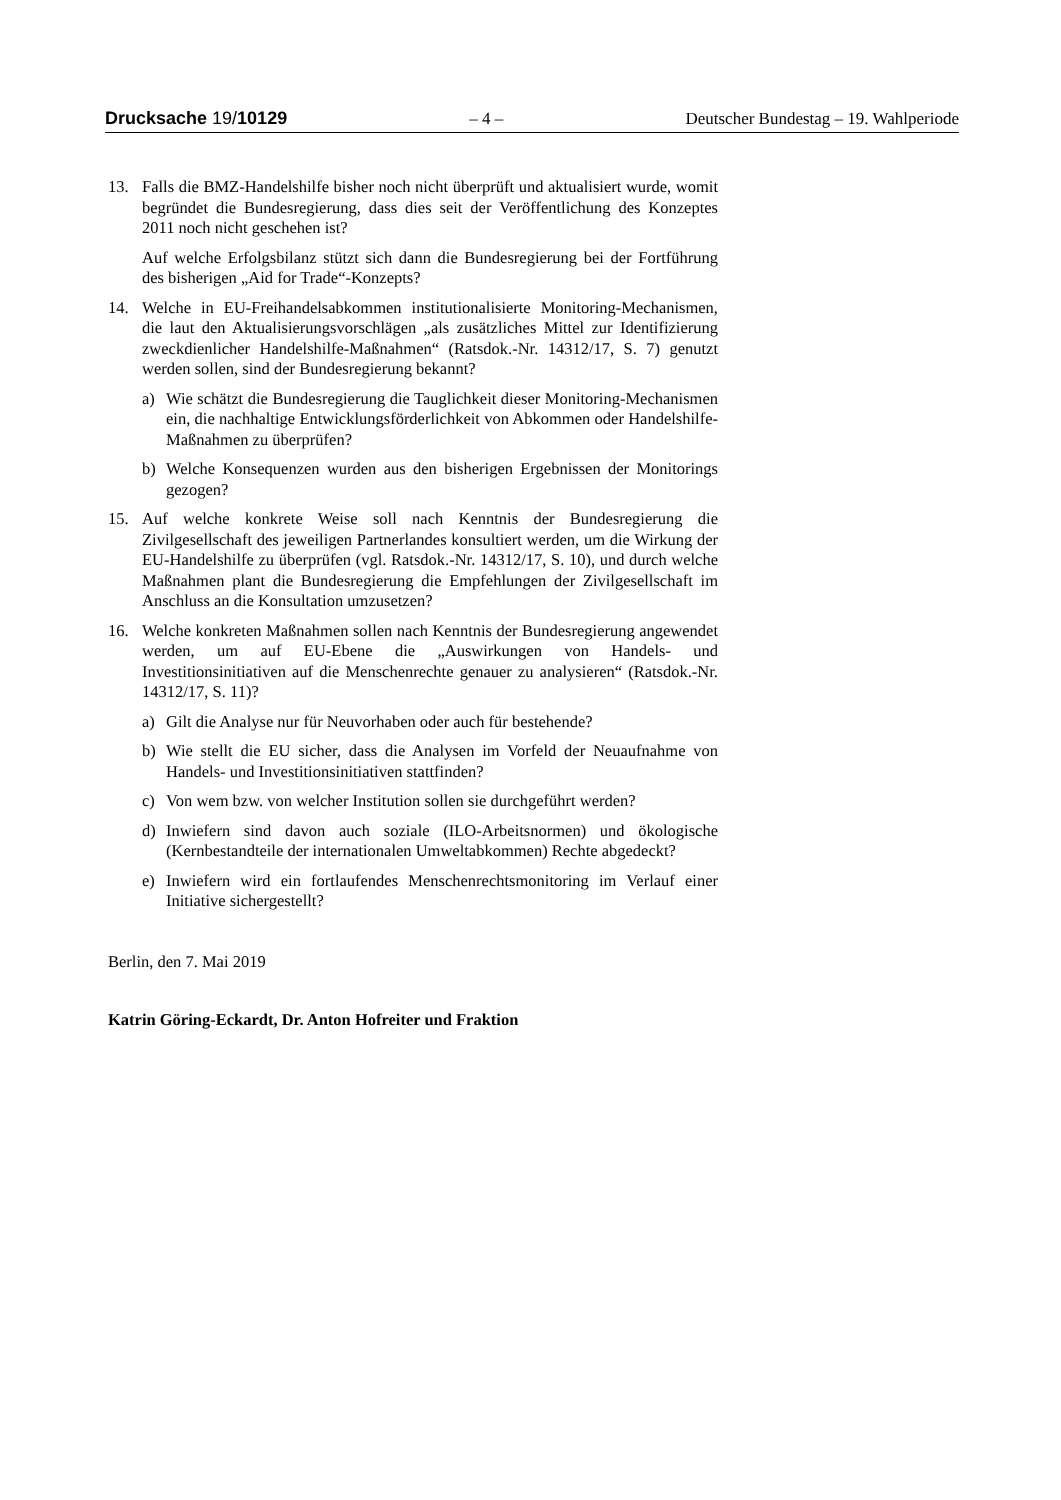Drucksache 19/10129 – 4 – Deutscher Bundestag – 19. Wahlperiode
13. Falls die BMZ-Handelshilfe bisher noch nicht überprüft und aktualisiert wurde, womit begründet die Bundesregierung, dass dies seit der Veröffentlichung des Konzeptes 2011 noch nicht geschehen ist?
Auf welche Erfolgsbilanz stützt sich dann die Bundesregierung bei der Fortführung des bisherigen „Aid for Trade“-Konzepts?
14. Welche in EU-Freihandelsabkommen institutionalisierte Monitoring-Mechanismen, die laut den Aktualisierungsvorschlägen „als zusätzliches Mittel zur Identifizierung zweckdienlicher Handelshilfe-Maßnahmen“ (Ratsdok.-Nr. 14312/17, S. 7) genutzt werden sollen, sind der Bundesregierung bekannt?
a) Wie schätzt die Bundesregierung die Tauglichkeit dieser Monitoring-Mechanismen ein, die nachhaltige Entwicklungsförderlichkeit von Abkommen oder Handelshilfe-Maßnahmen zu überprüfen?
b) Welche Konsequenzen wurden aus den bisherigen Ergebnissen der Monitorings gezogen?
15. Auf welche konkrete Weise soll nach Kenntnis der Bundesregierung die Zivilgesellschaft des jeweiligen Partnerlandes konsultiert werden, um die Wirkung der EU-Handelshilfe zu überprüfen (vgl. Ratsdok.-Nr. 14312/17, S. 10), und durch welche Maßnahmen plant die Bundesregierung die Empfehlungen der Zivilgesellschaft im Anschluss an die Konsultation umzusetzen?
16. Welche konkreten Maßnahmen sollen nach Kenntnis der Bundesregierung angewendet werden, um auf EU-Ebene die „Auswirkungen von Handels- und Investitionsinitiativen auf die Menschenrechte genauer zu analysieren“ (Ratsdok.-Nr. 14312/17, S. 11)?
a) Gilt die Analyse nur für Neuvorhaben oder auch für bestehende?
b) Wie stellt die EU sicher, dass die Analysen im Vorfeld der Neuaufnahme von Handels- und Investitionsinitiativen stattfinden?
c) Von wem bzw. von welcher Institution sollen sie durchgeführt werden?
d) Inwiefern sind davon auch soziale (ILO-Arbeitsnormen) und ökologische (Kernbestandteile der internationalen Umweltabkommen) Rechte abgedeckt?
e) Inwiefern wird ein fortlaufendes Menschenrechtsmonitoring im Verlauf einer Initiative sichergestellt?
Berlin, den 7. Mai 2019
Katrin Göring-Eckardt, Dr. Anton Hofreiter und Fraktion